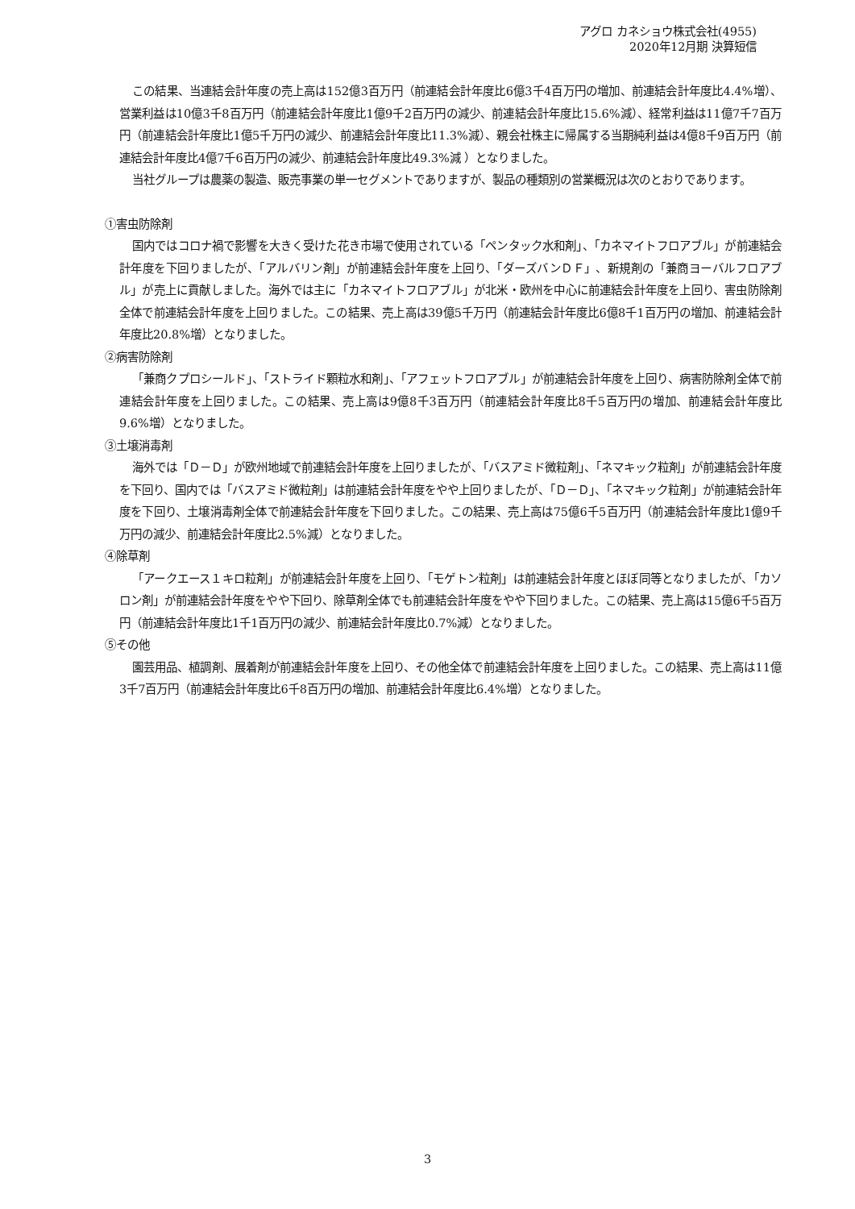アグロ カネショウ株式会社(4955)
2020年12月期 決算短信
この結果、当連結会計年度の売上高は152億3百万円（前連結会計年度比6億3千4百万円の増加、前連結会計年度比4.4%増）、営業利益は10億3千8百万円（前連結会計年度比1億9千2百万円の減少、前連結会計年度比15.6%減）、経常利益は11億7千7百万円（前連結会計年度比1億5千万円の減少、前連結会計年度比11.3%減）、親会社株主に帰属する当期純利益は4億8千9百万円（前連結会計年度比4億7千6百万円の減少、前連結会計年度比49.3%減 ）となりました。
当社グループは農薬の製造、販売事業の単一セグメントでありますが、製品の種類別の営業概況は次のとおりであります。
①害虫防除剤
国内ではコロナ禍で影響を大きく受けた花き市場で使用されている「ペンタック水和剤」、「カネマイトフロアブル」が前連結会計年度を下回りましたが、「アルバリン剤」が前連結会計年度を上回り、「ダーズバンＤＦ」、新規剤の「兼商ヨーバルフロアブル」が売上に貢献しました。海外では主に「カネマイトフロアブル」が北米・欧州を中心に前連結会計年度を上回り、害虫防除剤全体で前連結会計年度を上回りました。この結果、売上高は39億5千万円（前連結会計年度比6億8千1百万円の増加、前連結会計年度比20.8%増）となりました。
②病害防除剤
「兼商クプロシールド」、「ストライド顆粒水和剤」、「アフェットフロアブル」が前連結会計年度を上回り、病害防除剤全体で前連結会計年度を上回りました。この結果、売上高は9億8千3百万円（前連結会計年度比8千5百万円の増加、前連結会計年度比9.6%増）となりました。
③土壌消毒剤
海外では「Ｄ－Ｄ」が欧州地域で前連結会計年度を上回りましたが、「バスアミド微粒剤」、「ネマキック粒剤」が前連結会計年度を下回り、国内では「バスアミド微粒剤」は前連結会計年度をやや上回りましたが、「Ｄ－Ｄ」、「ネマキック粒剤」が前連結会計年度を下回り、土壌消毒剤全体で前連結会計年度を下回りました。この結果、売上高は75億6千5百万円（前連結会計年度比1億9千万円の減少、前連結会計年度比2.5%減）となりました。
④除草剤
「アークエース１キロ粒剤」が前連結会計年度を上回り、「モゲトン粒剤」は前連結会計年度とほぼ同等となりましたが、「カソロン剤」が前連結会計年度をやや下回り、除草剤全体でも前連結会計年度をやや下回りました。この結果、売上高は15億6千5百万円（前連結会計年度比1千1百万円の減少、前連結会計年度比0.7%減）となりました。
⑤その他
園芸用品、植調剤、展着剤が前連結会計年度を上回り、その他全体で前連結会計年度を上回りました。この結果、売上高は11億3千7百万円（前連結会計年度比6千8百万円の増加、前連結会計年度比6.4%増）となりました。
3